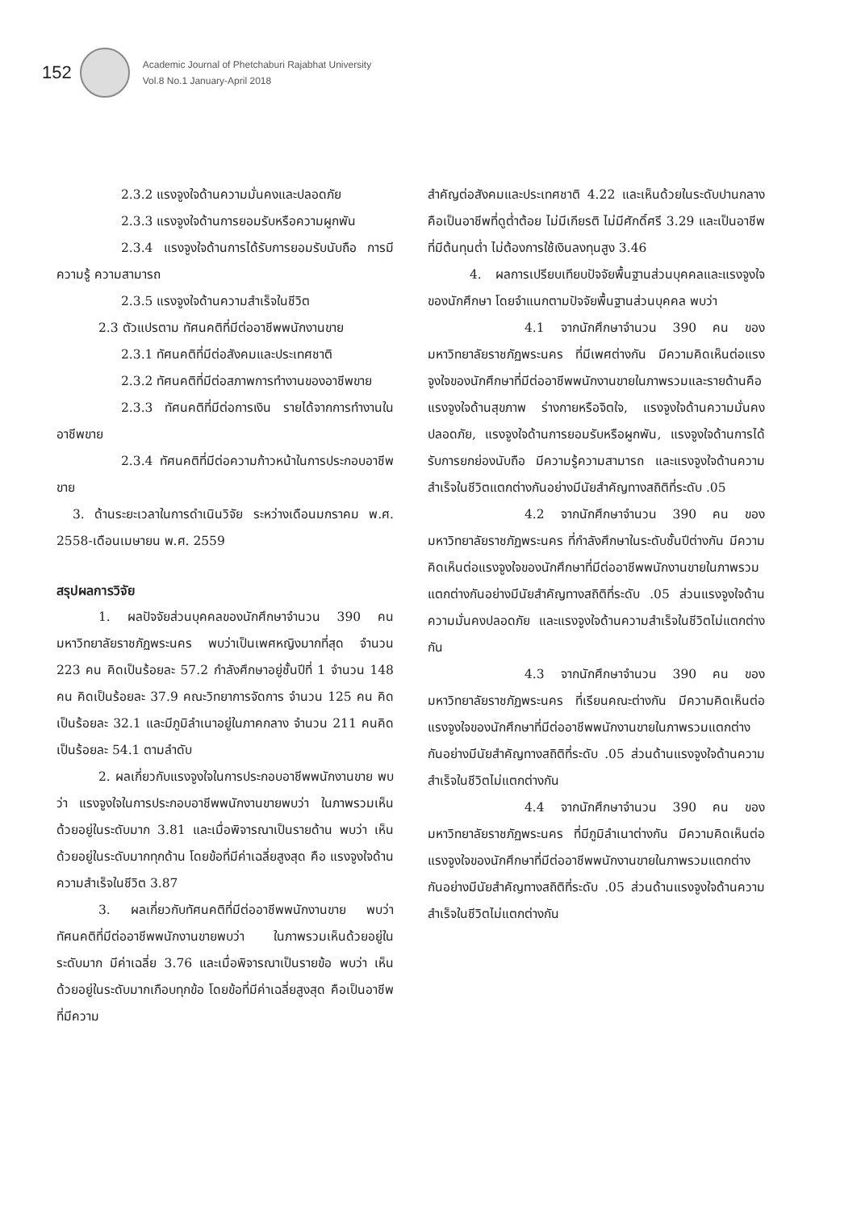152
Academic Journal of Phetchaburi Rajabhat University
Vol.8 No.1 January-April 2018
2.3.2 แรงจูงใจด้านความมั่นคงและปลอดภัย
2.3.3 แรงจูงใจด้านการยอมรับหรือความผูกพัน
2.3.4 แรงจูงใจด้านการได้รับการยอมรับนับถือ การมีความรู้ ความสามารถ
2.3.5 แรงจูงใจด้านความสำเร็จในชีวิต
2.3 ตัวแปรตาม ทัศนคติที่มีต่ออาชีพพนักงานขาย
2.3.1 ทัศนคติที่มีต่อสังคมและประเทศชาติ
2.3.2 ทัศนคติที่มีต่อสภาพการทำงานของอาชีพขาย
2.3.3 ทัศนคติที่มีต่อการเงิน รายได้จากการทำงานในอาชีพขาย
2.3.4 ทัศนคติที่มีต่อความก้าวหน้าในการประกอบอาชีพขาย
3. ด้านระยะเวลาในการดำเนินวิจัย ระหว่างเดือนมกราคม พ.ศ. 2558-เดือนเมษายน พ.ศ. 2559
สรุปผลการวิจัย
1. ผลปัจจัยส่วนบุคคลของนักศึกษาจำนวน 390 คน มหาวิทยาลัยราชภัฏพระนคร พบว่าเป็นเพศหญิงมากที่สุด จำนวน 223 คน คิดเป็นร้อยละ 57.2 กำลังศึกษาอยู่ชั้นปีที่ 1 จำนวน 148 คน คิดเป็นร้อยละ 37.9 คณะวิทยาการจัดการ จำนวน 125 คน คิดเป็นร้อยละ 32.1 และมีภูมิลำเนาอยู่ในภาคกลาง จำนวน 211 คนคิดเป็นร้อยละ 54.1 ตามลำดับ
2. ผลเกี่ยวกับแรงจูงใจในการประกอบอาชีพพนักงานขาย พบว่า แรงจูงใจในการประกอบอาชีพพนักงานขายพบว่า ในภาพรวมเห็นด้วยอยู่ในระดับมาก 3.81 และเมื่อพิจารณาเป็นรายด้าน พบว่า เห็นด้วยอยู่ในระดับมากทุกด้าน โดยข้อที่มีค่าเฉลี่ยสูงสุด คือ แรงจูงใจด้านความสำเร็จในชีวิต 3.87
3. ผลเกี่ยวกับทัศนคติที่มีต่ออาชีพพนักงานขาย พบว่า ทัศนคติที่มีต่ออาชีพพนักงานขายพบว่า ในภาพรวมเห็นด้วยอยู่ในระดับมาก มีค่าเฉลี่ย 3.76 และเมื่อพิจารณาเป็นรายข้อ พบว่า เห็นด้วยอยู่ในระดับมากเกือบทุกข้อ โดยข้อที่มีค่าเฉลี่ยสูงสุด คือเป็นอาชีพที่มีความ
สำคัญต่อสังคมและประเทศชาติ 4.22 และเห็นด้วยในระดับปานกลาง คือเป็นอาชีพที่ดูต่ำต้อย ไม่มีเกียรติ ไม่มีศักดิ์ศรี 3.29 และเป็นอาชีพที่มีต้นทุนต่ำ ไม่ต้องการใช้เงินลงทุนสูง 3.46
4. ผลการเปรียบเทียบปัจจัยพื้นฐานส่วนบุคคลและแรงจูงใจของนักศึกษา โดยจำแนกตามปัจจัยพื้นฐานส่วนบุคคล พบว่า
4.1 จากนักศึกษาจำนวน 390 คน ของมหาวิทยาลัยราชภัฏพระนคร ที่มีเพศต่างกัน มีความคิดเห็นต่อแรงจูงใจของนักศึกษาที่มีต่ออาชีพพนักงานขายในภาพรวมและรายด้านคือแรงจูงใจด้านสุขภาพ ร่างกายหรือจิตใจ, แรงจูงใจด้านความมั่นคงปลอดภัย, แรงจูงใจด้านการยอมรับหรือผูกพัน, แรงจูงใจด้านการได้รับการยกย่องนับถือ มีความรู้ความสามารถ และแรงจูงใจด้านความสำเร็จในชีวิตแตกต่างกันอย่างมีนัยสำคัญทางสถิติที่ระดับ .05
4.2 จากนักศึกษาจำนวน 390 คน ของมหาวิทยาลัยราชภัฏพระนคร ที่กำลังศึกษาในระดับชั้นปีต่างกัน มีความคิดเห็นต่อแรงจูงใจของนักศึกษาที่มีต่ออาชีพพนักงานขายในภาพรวมแตกต่างกันอย่างมีนัยสำคัญทางสถิติที่ระดับ .05 ส่วนแรงจูงใจด้านความมั่นคงปลอดภัย และแรงจูงใจด้านความสำเร็จในชีวิตไม่แตกต่างกัน
4.3 จากนักศึกษาจำนวน 390 คน ของมหาวิทยาลัยราชภัฏพระนคร ที่เรียนคณะต่างกัน มีความคิดเห็นต่อแรงจูงใจของนักศึกษาที่มีต่ออาชีพพนักงานขายในภาพรวมแตกต่างกันอย่างมีนัยสำคัญทางสถิติที่ระดับ .05 ส่วนด้านแรงจูงใจด้านความสำเร็จในชีวิตไม่แตกต่างกัน
4.4 จากนักศึกษาจำนวน 390 คน ของมหาวิทยาลัยราชภัฏพระนคร ที่มีภูมิลำเนาต่างกัน มีความคิดเห็นต่อแรงจูงใจของนักศึกษาที่มีต่ออาชีพพนักงานขายในภาพรวมแตกต่างกันอย่างมีนัยสำคัญทางสถิติที่ระดับ .05 ส่วนด้านแรงจูงใจด้านความสำเร็จในชีวิตไม่แตกต่างกัน